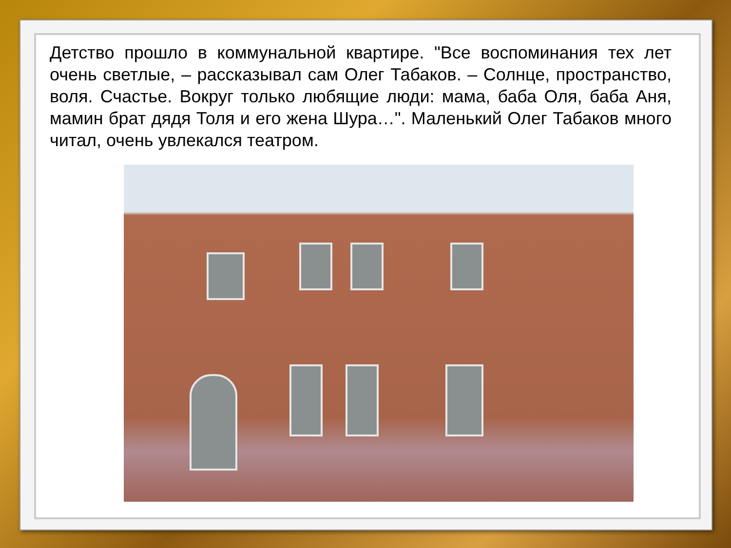Детство прошло в коммунальной квартире. "Все воспоминания тех лет очень светлые, – рассказывал сам Олег Табаков. – Солнце, пространство, воля. Счастье. Вокруг только любящие люди: мама, баба Оля, баба Аня, мамин брат дядя Толя и его жена Шура…". Маленький Олег Табаков много читал, очень увлекался театром.